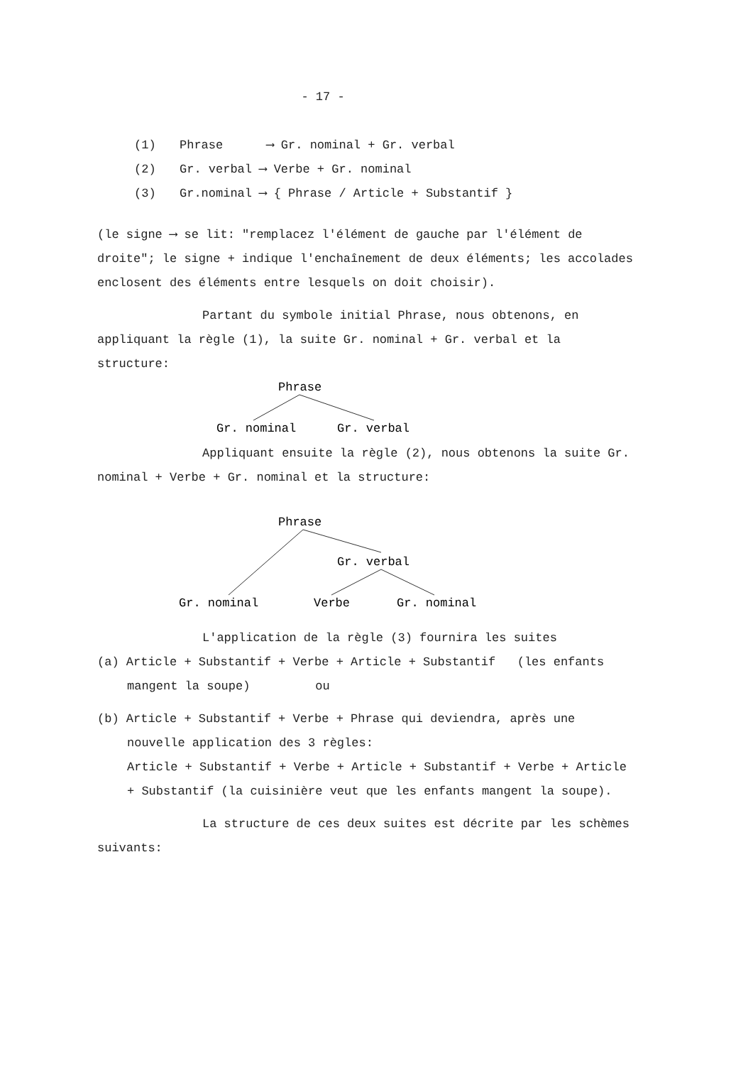- 17 -
(1) Phrase ⟶ Gr. nominal + Gr. verbal
(2) Gr. verbal ⟶ Verbe + Gr. nominal
(3) Gr.nominal ⟶ { Phrase / Article + Substantif }
(le signe ⟶ se lit: "remplacez l'élément de gauche par l'élément de droite"; le signe + indique l'enchaînement de deux éléments; les accolades enclosent des éléments entre lesquels on doit choisir).
Partant du symbole initial Phrase, nous obtenons, en appliquant la règle (1), la suite Gr. nominal + Gr. verbal et la structure:
Phrase
Gr. nominal
Gr. verbal
Appliquant ensuite la règle (2), nous obtenons la suite Gr. nominal + Verbe + Gr. nominal et la structure:
Phrase
Gr. verbal
Gr. nominal
Verbe
Gr. nominal
L'application de la règle (3) fournira les suites
(a) Article + Substantif + Verbe + Article + Substantif (les enfants mangent la soupe) ou
(b) Article + Substantif + Verbe + Phrase qui deviendra, après une nouvelle application des 3 règles:
Article + Substantif + Verbe + Article + Substantif + Verbe + Article + Substantif (la cuisinière veut que les enfants mangent la soupe).
La structure de ces deux suites est décrite par les schèmes suivants: